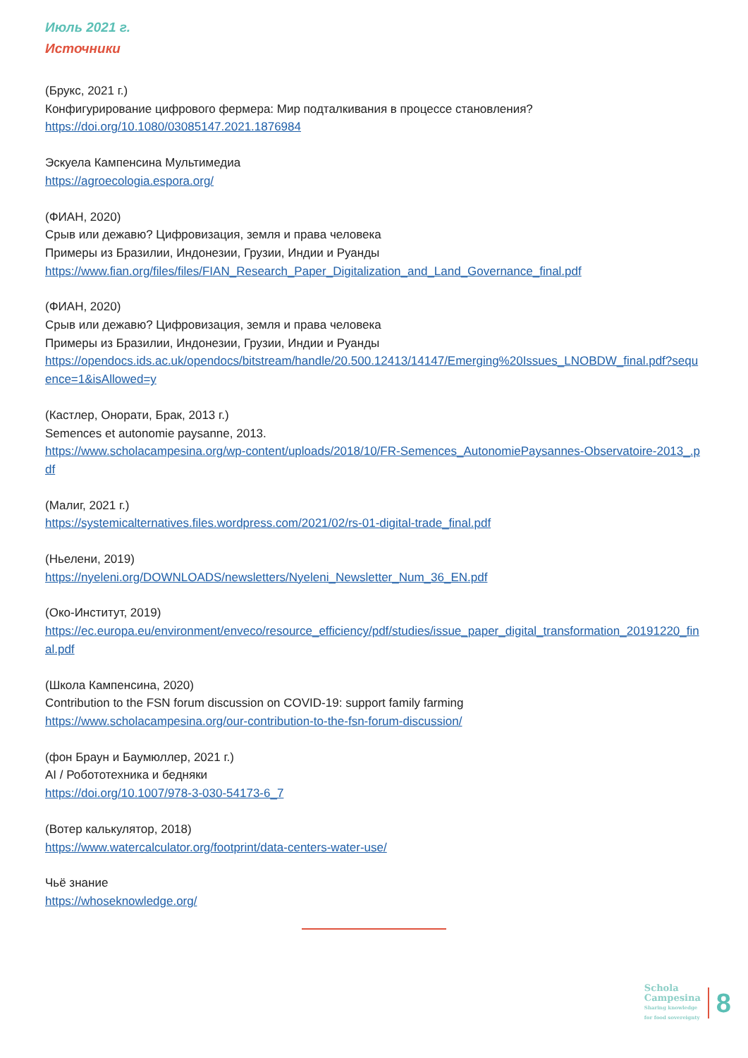Июль 2021 г.
Источники
(Брукс, 2021 г.)
Конфигурирование цифрового фермера: Мир подталкивания в процессе становления?
https://doi.org/10.1080/03085147.2021.1876984
Эскуела Кампенсина Мультимедиа
https://agroecologia.espora.org/
(ФИАН, 2020)
Срыв или дежавю? Цифровизация, земля и права человека
Примеры из Бразилии, Индонезии, Грузии, Индии и Руанды
https://www.fian.org/files/files/FIAN_Research_Paper_Digitalization_and_Land_Governance_final.pdf
(ФИАН, 2020)
Срыв или дежавю? Цифровизация, земля и права человека
Примеры из Бразилии, Индонезии, Грузии, Индии и Руанды
https://opendocs.ids.ac.uk/opendocs/bitstream/handle/20.500.12413/14147/Emerging%20Issues_LNOBDW_final.pdf?sequence=1&isAllowed=y
(Кастлер, Онорати, Брак, 2013 г.)
Semences et autonomie paysanne, 2013.
https://www.scholacampesina.org/wp-content/uploads/2018/10/FR-Semences_AutonomiePaysannes-Observatoire-2013_.pdf
(Малиг, 2021 г.)
https://systemicalternatives.files.wordpress.com/2021/02/rs-01-digital-trade_final.pdf
(Ньелени, 2019)
https://nyeleni.org/DOWNLOADS/newsletters/Nyeleni_Newsletter_Num_36_EN.pdf
(Око-Институт, 2019)
https://ec.europa.eu/environment/enveco/resource_efficiency/pdf/studies/issue_paper_digital_transformation_20191220_final.pdf
(Школа Кампенсина, 2020)
Contribution to the FSN forum discussion on COVID-19: support family farming
https://www.scholacampesina.org/our-contribution-to-the-fsn-forum-discussion/
(фон Браун и Баумюллер, 2021 г.)
AI / Робототехника и бедняки
https://doi.org/10.1007/978-3-030-54173-6_7
(Вотер калькулятор, 2018)
https://www.watercalculator.org/footprint/data-centers-water-use/
Чьё знание
https://whoseknowledge.org/
Schola
Campesina
Sharing knowledge
for food sovereignty
8